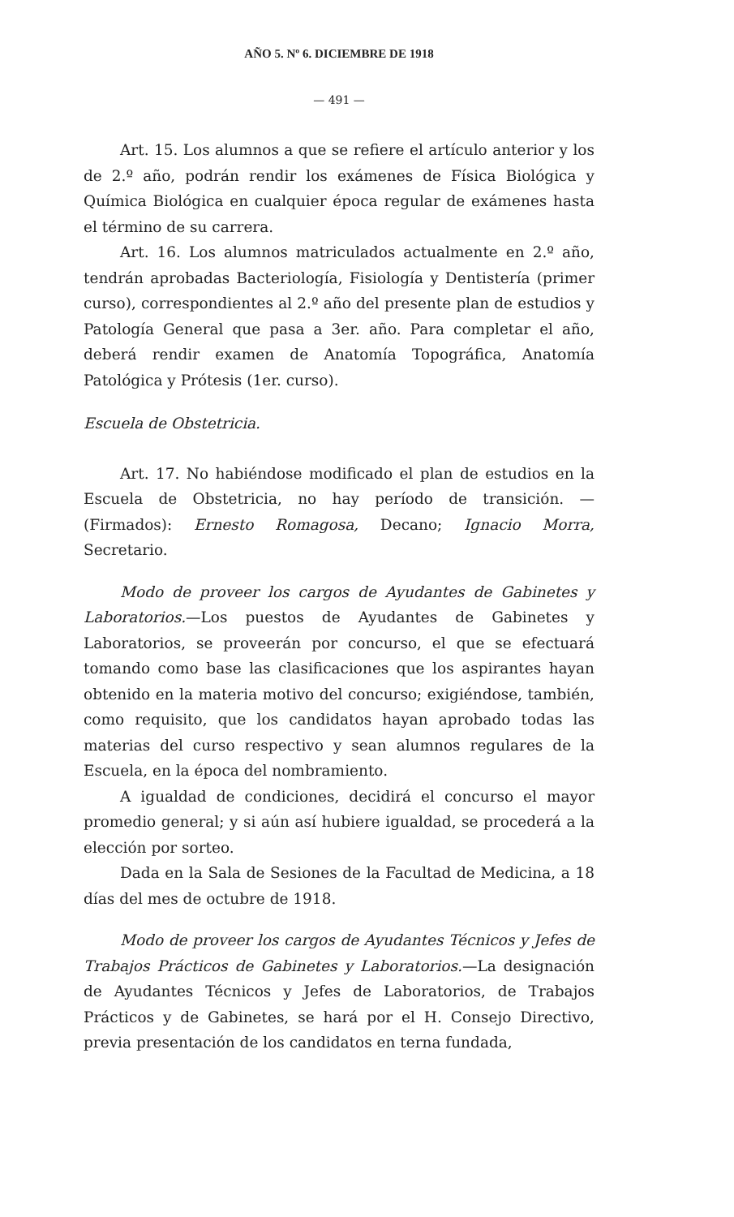AÑO 5. Nº 6. DICIEMBRE DE 1918
— 491 —
Art. 15. Los alumnos a que se refiere el artículo anterior y los de 2.º año, podrán rendir los exámenes de Física Biológica y Química Biológica en cualquier época regular de exámenes hasta el término de su carrera.
Art. 16. Los alumnos matriculados actualmente en 2.º año, tendrán aprobadas Bacteriología, Fisiología y Dentistería (primer curso), correspondientes al 2.º año del presente plan de estudios y Patología General que pasa a 3er. año. Para completar el año, deberá rendir examen de Anatomía Topográfica, Anatomía Patológica y Prótesis (1er. curso).
Escuela de Obstetricia.
Art. 17. No habiéndose modificado el plan de estudios en la Escuela de Obstetricia, no hay período de transición. — (Firmados): Ernesto Romagosa, Decano; Ignacio Morra, Secretario.
Modo de proveer los cargos de Ayudantes de Gabinetes y Laboratorios.—Los puestos de Ayudantes de Gabinetes y Laboratorios, se proveerán por concurso, el que se efectuará tomando como base las clasificaciones que los aspirantes hayan obtenido en la materia motivo del concurso; exigiéndose, también, como requisito, que los candidatos hayan aprobado todas las materias del curso respectivo y sean alumnos regulares de la Escuela, en la época del nombramiento.
A igualdad de condiciones, decidirá el concurso el mayor promedio general; y si aún así hubiere igualdad, se procederá a la elección por sorteo.
Dada en la Sala de Sesiones de la Facultad de Medicina, a 18 días del mes de octubre de 1918.
Modo de proveer los cargos de Ayudantes Técnicos y Jefes de Trabajos Prácticos de Gabinetes y Laboratorios.—La designación de Ayudantes Técnicos y Jefes de Laboratorios, de Trabajos Prácticos y de Gabinetes, se hará por el H. Consejo Directivo, previa presentación de los candidatos en terna fundada,